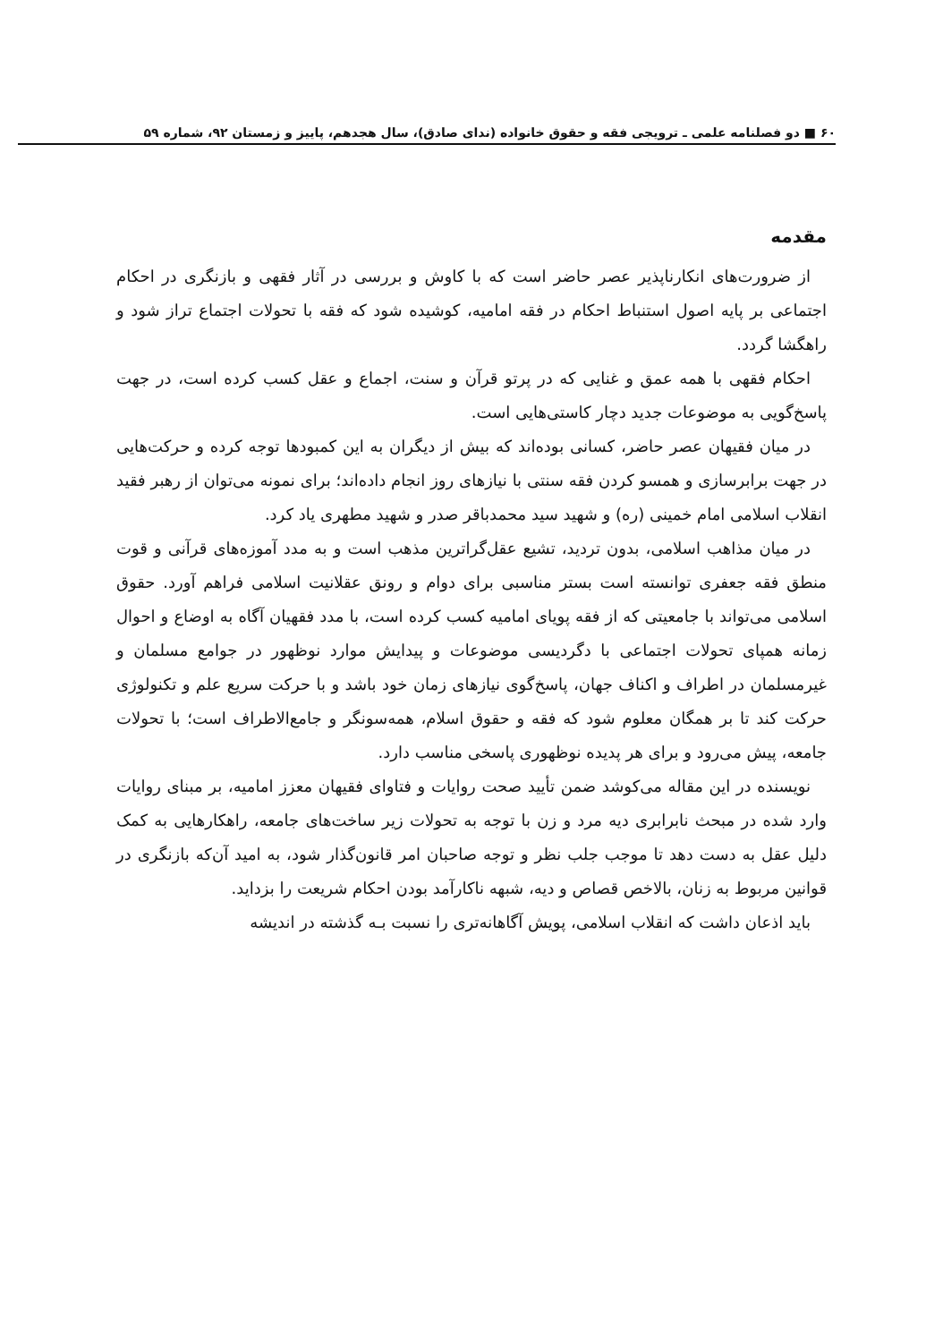۶۰ ■ دو فصلنامه علمی ـ ترویجی فقه و حقوق خانواده (ندای صادق)، سال هجدهم، پاییز و زمستان ۹۲، شماره ۵۹
مقدمه
از ضرورت‌های انکارناپذیر عصر حاضر است که با کاوش و بررسی در آثار فقهی و بازنگری در احکام اجتماعی بر پایه اصول استنباط احکام در فقه امامیه، کوشیده شود که فقه با تحولات اجتماع تراز شود و راهگشا گردد.
احکام فقهی با همه عمق و غنایی که در پرتو قرآن و سنت، اجماع و عقل کسب کرده است، در جهت پاسخ‌گویی به موضوعات جدید دچار کاستی‌هایی است.
در میان فقیهان عصر حاضر، کسانی بوده‌اند که بیش از دیگران به این کمبودها توجه کرده و حرکت‌هایی در جهت برابرسازی و همسو کردن فقه سنتی با نیازهای روز انجام داده‌اند؛ برای نمونه می‌توان از رهبر فقید انقلاب اسلامی امام خمینی (ره) و شهید سید محمدباقر صدر و شهید مطهری یاد کرد.
در میان مذاهب اسلامی، بدون تردید، تشیع عقل‌گراترین مذهب است و به مدد آموزه‌های قرآنی و قوت منطق فقه جعفری توانسته است بستر مناسبی برای دوام و رونق عقلانیت اسلامی فراهم آورد. حقوق اسلامی می‌تواند با جامعیتی که از فقه پویای امامیه کسب کرده است، با مدد فقهیان آگاه به اوضاع و احوال زمانه همپای تحولات اجتماعی با دگردیسی موضوعات و پیدایش موارد نوظهور در جوامع مسلمان و غیرمسلمان در اطراف و اکناف جهان، پاسخ‌گوی نیازهای زمان خود باشد و با حرکت سریع علم و تکنولوژی حرکت کند تا بر همگان معلوم شود که فقه و حقوق اسلام، همه‌سونگر و جامع‌الاطراف است؛ با تحولات جامعه، پیش می‌رود و برای هر پدیده نوظهوری پاسخی مناسب دارد.
نویسنده در این مقاله می‌کوشد ضمن تأیید صحت روایات و فتاوای فقیهان معزز امامیه، بر مبنای روایات وارد شده در مبحث نابرابری دیه مرد و زن با توجه به تحولات زیر ساخت‌های جامعه، راهکارهایی به کمک دلیل عقل به دست دهد تا موجب جلب نظر و توجه صاحبان امر قانون‌گذار شود، به امید آن‌که بازنگری در قوانین مربوط به زنان، بالاخص قصاص و دیه، شبهه ناکارآمد بودن احکام شریعت را بزداید.
باید اذعان داشت که انقلاب اسلامی، پویش آگاهانه‌تری را نسبت بـه گذشته در اندیشه